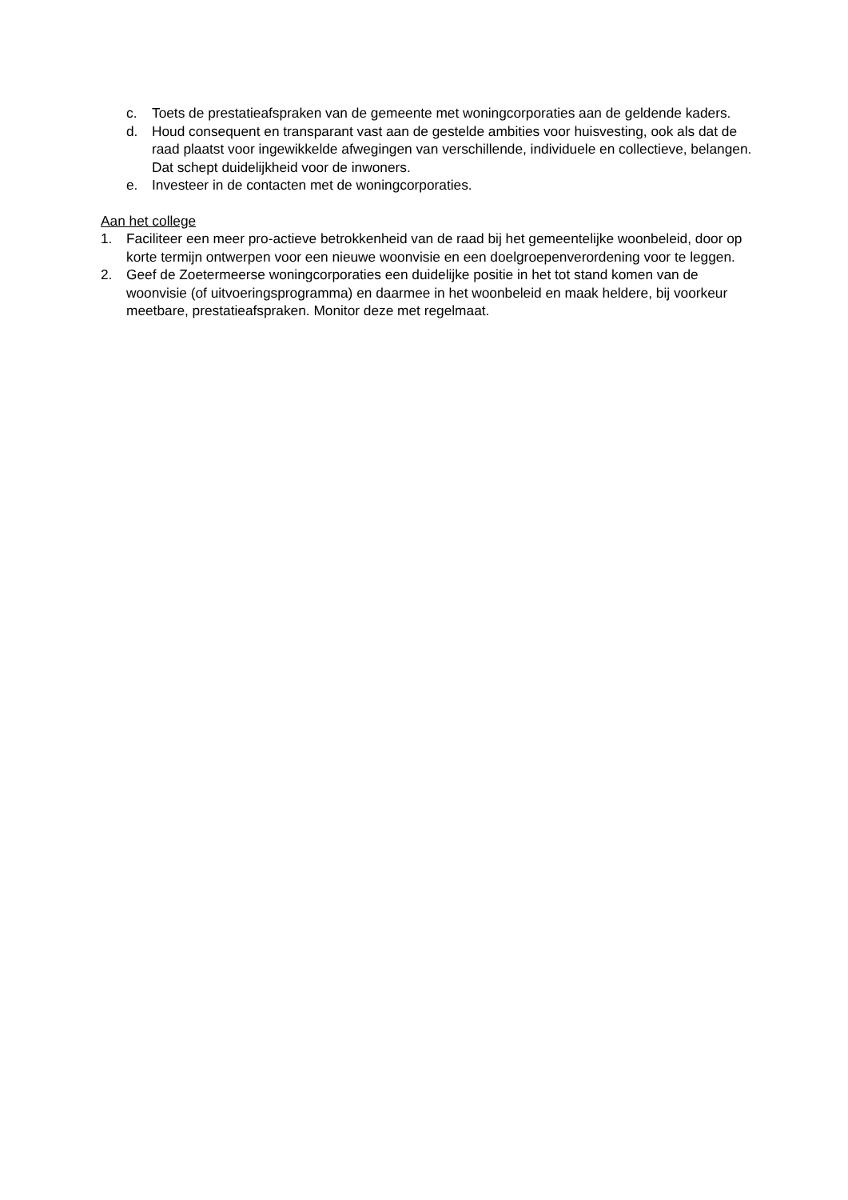c. Toets de prestatieafspraken van de gemeente met woningcorporaties aan de geldende kaders.
d. Houd consequent en transparant vast aan de gestelde ambities voor huisvesting, ook als dat de raad plaatst voor ingewikkelde afwegingen van verschillende, individuele en collectieve, belangen. Dat schept duidelijkheid voor de inwoners.
e. Investeer in de contacten met de woningcorporaties.
Aan het college
1. Faciliteer een meer pro-actieve betrokkenheid van de raad bij het gemeentelijke woonbeleid, door op korte termijn ontwerpen voor een nieuwe woonvisie en een doelgroepenverordening voor te leggen.
2. Geef de Zoetermeerse woningcorporaties een duidelijke positie in het tot stand komen van de woonvisie (of uitvoeringsprogramma) en daarmee in het woonbeleid en maak heldere, bij voorkeur meetbare, prestatieafspraken. Monitor deze met regelmaat.